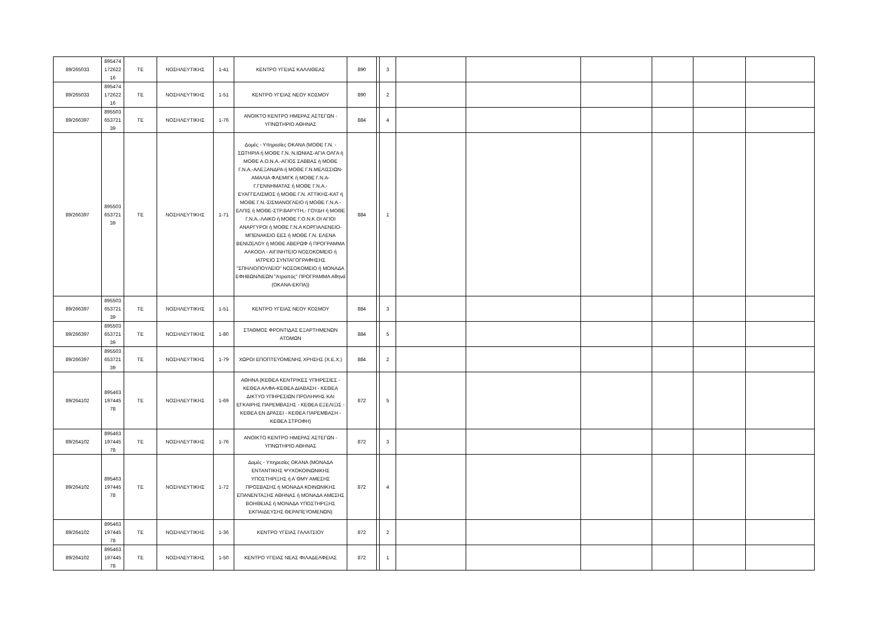| 89/265033 | 895474 172622 16 | ΤΕ | ΝΟΣΗΛΕΥΤΙΚΗΣ | 1-41 | ΚΕΝΤΡΟ ΥΓΕΙΑΣ ΚΑΛΛΙΘΕΑΣ | 890 | | 3 | | | | | | |
| 89/265033 | 895474 172622 16 | ΤΕ | ΝΟΣΗΛΕΥΤΙΚΗΣ | 1-51 | ΚΕΝΤΡΟ ΥΓΕΙΑΣ ΝΕΟΥ ΚΟΣΜΟΥ | 890 | | 2 | | | | | | |
| 89/266397 | 895503 653721 39 | ΤΕ | ΝΟΣΗΛΕΥΤΙΚΗΣ | 1-76 | ΑΝΟΙΚΤΟ ΚΕΝΤΡΟ ΗΜΕΡΑΣ ΑΣΤΕΓΩΝ - ΥΠΝΩΤΗΡΙΟ ΑΘΗΝΑΣ | 884 | | 4 | | | | | | |
| 89/266397 | 895503 653721 39 | ΤΕ | ΝΟΣΗΛΕΥΤΙΚΗΣ | 1-71 | Δομές - Υπηρεσίες ΟΚΑΝΑ (ΜΟΘΕ Γ.Ν. - ΣΩΤΗΡΙΑ ή ΜΟΘΕ Γ.Ν. Ν.ΙΩΝΙΑΣ-ΑΓΙΑ ΟΛΓΑ ή ΜΟΘΕ Α.Ο.Ν.Α.-ΑΓΙΟΣ ΣΑΒΒΑΣ ή ΜΟΘΕ Γ.Ν.Α.-ΑΛΕΞΑΝΔΡΑ ή ΜΟΘΕ Γ.Ν.ΜΕΛΙΣΣΙΩΝ-ΑΜΑΛΙΑ ΦΛΕΜΙΓΚ ή ΜΟΘΕ Γ.Ν.Α-Γ.ΓΕΝΝΗΜΑΤΑΣ ή ΜΟΘΕ Γ.Ν.Α.-ΕΥΑΓΓΕΛΙΣΜΟΣ ή ΜΟΘΕ Γ.Ν. ΑΤΤΙΚΗΣ-ΚΑΤ ή ΜΟΘΕ Γ.Ν.-ΣΙΣΜΑΝΟΓΛΕΙΟ ή ΜΟΘΕ Γ.Ν.Α.-ΕΛΠΙΣ ή ΜΟΘΕ-ΣΤΡ.ΒΑΡΥΤΗ,- ΓΟΥΔΗ ή ΜΟΘΕ Γ.Ν.Α.-ΛΑΙΚΟ ή ΜΟΘΕ Γ.Ο.Ν.Κ.ΟΙ ΑΓΙΟΙ ΑΝΑΡΓΥΡΟΙ ή ΜΟΘΕ Γ.Ν.Α ΚΟΡΓΙΑΛΕΝΕΙΟ-ΜΠΕΝΑΚΕΙΟ ΕΕΣ ή ΜΟΘΕ Γ.Ν. ΕΛΕΝΑ ΒΕΝΙΖΕΛΟΥ ή ΜΟΘΕ ΑΒΕΡΩΦ ή ΠΡΟΓΡΑΜΜΑ ΑΛΚΟΟΛ - ΑΙΓΙΝΗΤΕΙΟ ΝΟΣΟΚΟΜΕΙΟ ή ΙΑΤΡΕΙΟ ΣΥΝΤΑΓΟΓΡΑΦΗΣΗΣ "ΣΠΗΛΙΟΠΟΥΛΕΙΟ" ΝΟΣΟΚΟΜΕΙΟ ή ΜΟΝΑΔΑ ΕΦΗΒΩΝ/ΝΕΩΝ "Ατραπός" ΠΡΟΓΡΑΜΜΑ Αθηνά (ΟΚΑΝΑ-ΕΚΠΑ)) | 884 | | 1 | | | | | | |
| 89/266397 | 895503 653721 39 | ΤΕ | ΝΟΣΗΛΕΥΤΙΚΗΣ | 1-51 | ΚΕΝΤΡΟ ΥΓΕΙΑΣ ΝΕΟΥ ΚΟΣΜΟΥ | 884 | | 3 | | | | | | |
| 89/266397 | 895503 653721 39 | ΤΕ | ΝΟΣΗΛΕΥΤΙΚΗΣ | 1-80 | ΣΤΑΘΜΟΣ ΦΡΟΝΤΙΔΑΣ ΕΞΑΡΤΗΜΕΝΩΝ ΑΤΟΜΩΝ | 884 | | 5 | | | | | | |
| 89/266397 | 895503 653721 39 | ΤΕ | ΝΟΣΗΛΕΥΤΙΚΗΣ | 1-79 | ΧΩΡΟΙ ΕΠΟΠΤΕΥΟΜΕΝΗΣ ΧΡΗΣΗΣ (Χ.Ε.Χ.) | 884 | | 2 | | | | | | |
| 89/264102 | 895463 197445 78 | ΤΕ | ΝΟΣΗΛΕΥΤΙΚΗΣ | 1-69 | ΑΘΗΝΑ (ΚΕΘΕΑ ΚΕΝΤΡΙΚΕΣ ΥΠΗΡΕΣΙΕΣ - ΚΕΘΕΑ ΑΛΦΑ-ΚΕΘΕΑ ΔΙΑΒΑΣΗ - ΚΕΘΕΑ ΔΙΚΤΥΟ ΥΠΗΡΕΣΙΩΝ ΠΡΟΛΗΨΗΣ ΚΑΙ ΕΓΚΑΙΡΗΣ ΠΑΡΕΜΒΑΣΗΣ - ΚΕΘΕΑ ΕΞΕΛΙΞΙΣ - ΚΕΘΕΑ ΕΝ ΔΡΑΣΕΙ - ΚΕΘΕΑ ΠΑΡΕΜΒΑΣΗ - ΚΕΘΕΑ ΣΤΡΟΦΗ) | 872 | | 5 | | | | | | |
| 89/264102 | 895463 197445 78 | ΤΕ | ΝΟΣΗΛΕΥΤΙΚΗΣ | 1-76 | ΑΝΟΙΚΤΟ ΚΕΝΤΡΟ ΗΜΕΡΑΣ ΑΣΤΕΓΩΝ - ΥΠΝΩΤΗΡΙΟ ΑΘΗΝΑΣ | 872 | | 3 | | | | | | |
| 89/264102 | 895463 197445 78 | ΤΕ | ΝΟΣΗΛΕΥΤΙΚΗΣ | 1-72 | Δομές - Υπηρεσίες ΟΚΑΝΑ (ΜΟΝΑΔΑ ΕΝΤΑΝΤΙΚΗΣ ΨΥΧΟΚΟΙΝΩΝΙΚΗΣ ΥΠΟΣΤΗΡΙΞΗΣ ή Α΄ΘΜΥ ΑΜΕΣΗΣ ΠΡΟΣΒΑΣΗΣ ή ΜΟΝΑΔΑ ΚΟΙΝΩΝΙΚΗΣ ΕΠΑΝΕΝΤΑΞΗΣ ΑΘΗΝΑΣ ή ΜΟΝΑΔΑ ΑΜΕΣΗΣ ΒΟΗΘΕΙΑΣ ή ΜΟΝΑΔΑ ΥΠΟΣΤΗΡΙΞΗΣ ΕΚΠΑΙΔΕΥΣΗΣ ΘΕΡΑΠΕΥΟΜΕΝΩΝ) | 872 | | 4 | | | | | | |
| 89/264102 | 895463 197445 78 | ΤΕ | ΝΟΣΗΛΕΥΤΙΚΗΣ | 1-36 | ΚΕΝΤΡΟ ΥΓΕΙΑΣ ΓΑΛΑΤΣΙΟΥ | 872 | | 2 | | | | | | |
| 89/264102 | 895463 197445 78 | ΤΕ | ΝΟΣΗΛΕΥΤΙΚΗΣ | 1-50 | ΚΕΝΤΡΟ ΥΓΕΙΑΣ ΝΕΑΣ ΦΙΛΑΔΕΛΦΕΙΑΣ | 872 | | 1 | | | | | | |